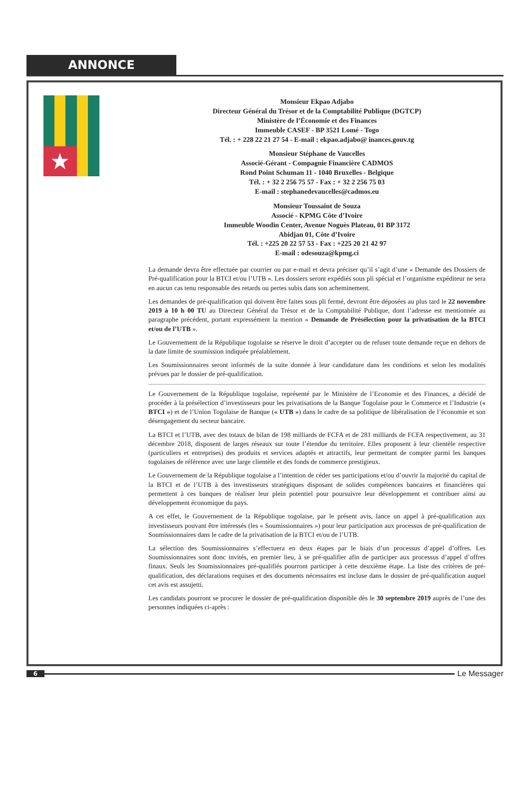ANNONCE
Monsieur Ekpao Adjabo
Directeur Général du Trésor et de la Comptabilité Publique (DGTCP)
Ministère de l’Économie et des Finances
Immeuble CASEF - BP 3521 Lomé - Togo
Tél. : + 228 22 21 27 54 - E-mail : ekpao.adjabo@ inances.gouv.tg
Monsieur Stéphane de Vaucelles
Associé-Gérant - Compagnie Financière CADMOS
Rond Point Schuman 11 - 1040 Bruxelles - Belgique
Tél. : + 32 2 256 75 57 - Fax : + 32 2 256 75 03
E-mail : stephanedevaucelles@cadmos.eu
Monsieur Toussaint de Souza
Associé - KPMG Côte d’Ivoire
Immeuble Woodin Center, Avenue Noguès Plateau, 01 BP 3172
Abidjan 01, Côte d’Ivoire
Tél. : +225 20 22 57 53 - Fax : +225 20 21 42 97
E-mail : odesouza@kpmg.ci
La demande devra être effectuée par courrier ou par e-mail et devra préciser qu’il s’agit d’une « Demande des Dossiers de Pré-qualification pour la BTCI et/ou l’UTB ». Les dossiers seront expédiés sous pli spécial et l’organisme expéditeur ne sera en aucun cas tenu responsable des retards ou pertes subis dans son acheminement.
Les demandes de pré-qualification qui doivent être faites sous pli fermé, devront être déposées au plus tard le 22 novembre 2019 à 10 h 00 TU au Directeur Général du Trésor et de la Comptabilité Publique, dont l’adresse est mentionnée au paragraphe précédent, portant expressément la mention « Demande de Présélection pour la privatisation de la BTCI et/ou de l’UTB ».
Le Gouvernement de la République togolaise se réserve le droit d’accepter ou de refuser toute demande reçue en dehors de la date limite de soumission indiquée préalablement.
Les Soumissionnaires seront informés de la suite donnée à leur candidature dans les conditions et selon les modalités prévues par le dossier de pré-qualification.
Le Gouvernement de la République togolaise, représenté par le Ministère de l’Economie et des Finances, a décidé de procéder à la présélection d’investisseurs pour les privatisations de la Banque Togolaise pour le Commerce et l’Industrie (« BTCI ») et de l’Union Togolaise de Banque (« UTB ») dans le cadre de sa politique de libéralisation de l’économie et son désengagement du secteur bancaire.
La BTCI et l’UTB, avec des totaux de bilan de 198 milliards de FCFA et de 281 milliards de FCFA respectivement, au 31 décembre 2018, disposent de larges réseaux sur toute l’étendue du territoire. Elles proposent à leur clientèle respective (particuliers et entreprises) des produits et services adaptés et attractifs, leur permettant de compter parmi les banques togolaises de référence avec une large clientèle et des fonds de commerce prestigieux.
Le Gouvernement de la République togolaise a l’intention de céder ses participations et/ou d’ouvrir la majorité du capital de la BTCI et de l’UTB à des investisseurs stratégiques disposant de solides compétences bancaires et financières qui permettent à ces banques de réaliser leur plein potentiel pour poursuivre leur développement et contribuer ainsi au développement économique du pays.
A cet effet, le Gouvernement de la République togolaise, par le présent avis, lance un appel à pré-qualification aux investisseurs pouvant être intéressés (les « Soumissionnaires ») pour leur participation aux processus de pré-qualification de Soumissionnaires dans le cadre de la privatisation de la BTCI et/ou de l’UTB.
La sélection des Soumissionnaires s’effectuera en deux étapes par le biais d’un processus d’appel d’offres. Les Soumissionnaires sont donc invités, en premier lieu, à se pré-qualifier afin de participer aux processus d’appel d’offres finaux. Seuls les Soumissionnaires pré-qualifiés pourront participer à cette deuxième étape. La liste des critères de pré-qualification, des déclarations requises et des documents nécessaires est incluse dans le dossier de pré-qualification auquel cet avis est assujetti.
Les candidats pourront se procurer le dossier de pré-qualification disponible dès le 30 septembre 2019 auprès de l’une des personnes indiquées ci-après :
6
Le Messager